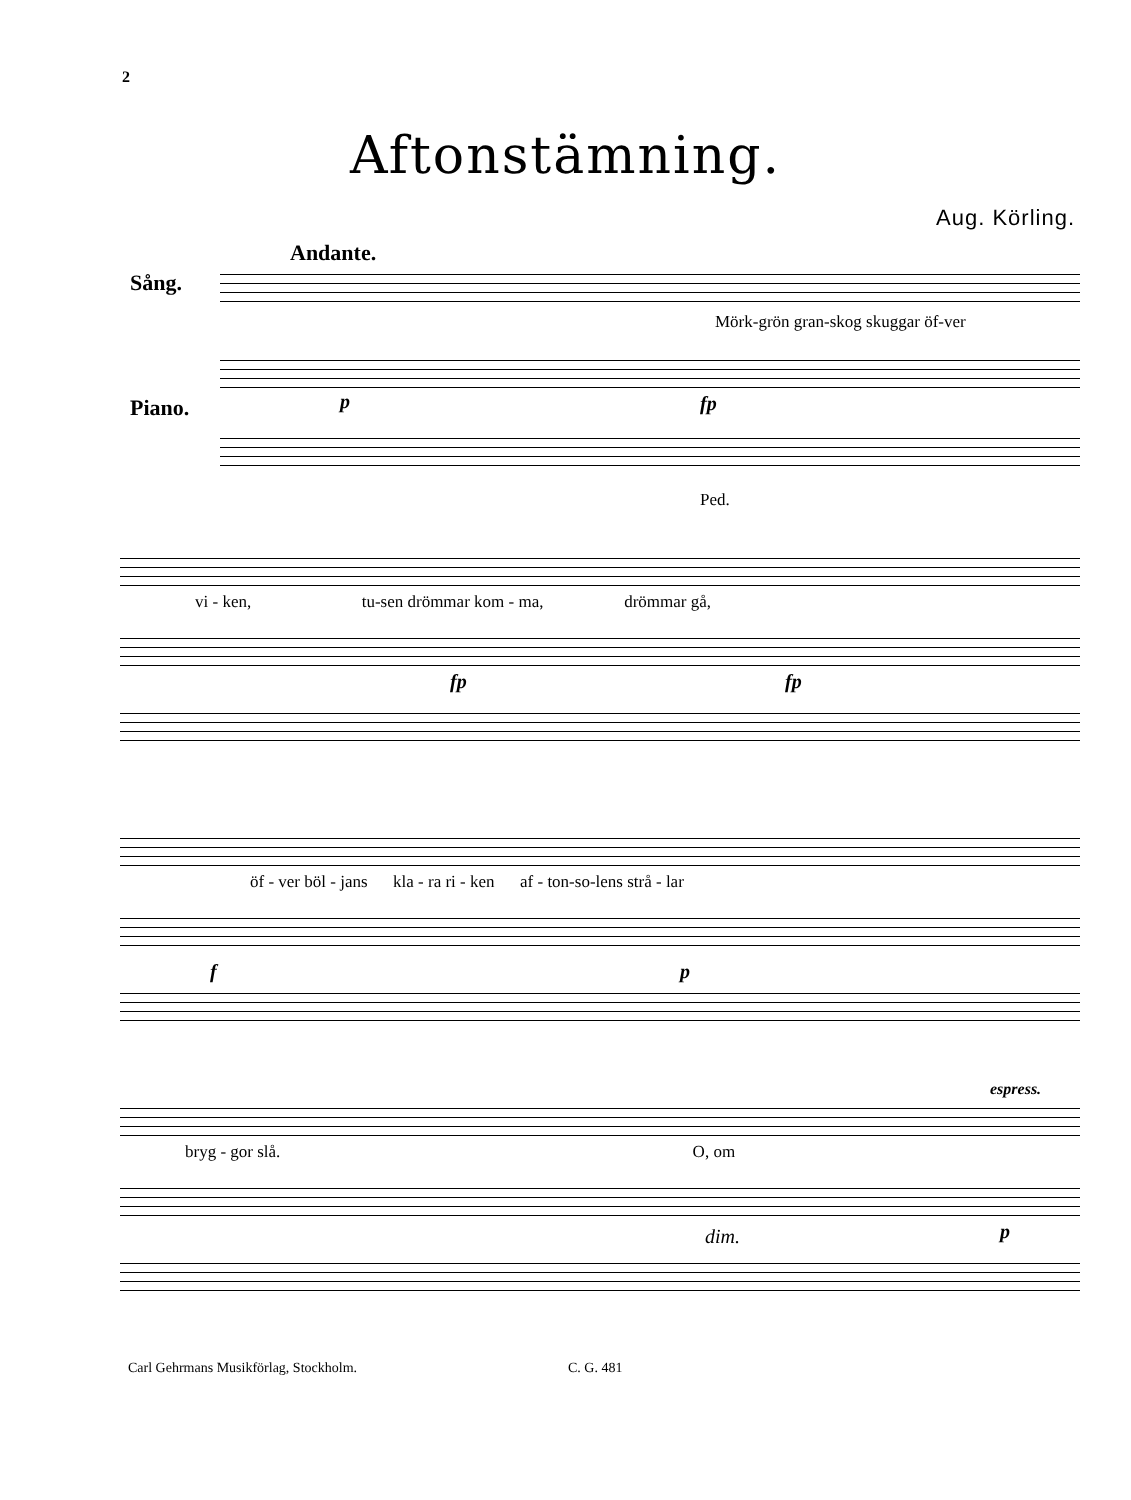2
Aftonstämning.
Aug. Körling.
Andante.
Sång.
Mörk-grön gran-skog skuggar öf-ver
Piano. p fp
Ped.
vi - ken, tu-sen drömmar kom - ma, drömmar gå,
fp fp
öf - ver böl - jans kla - ra ri - ken af - ton-so-lens strå - lar
f p
espress.
bryg - gor slå. O, om
dim. p
Carl Gehrmans Musikförlag, Stockholm.
C. G. 481